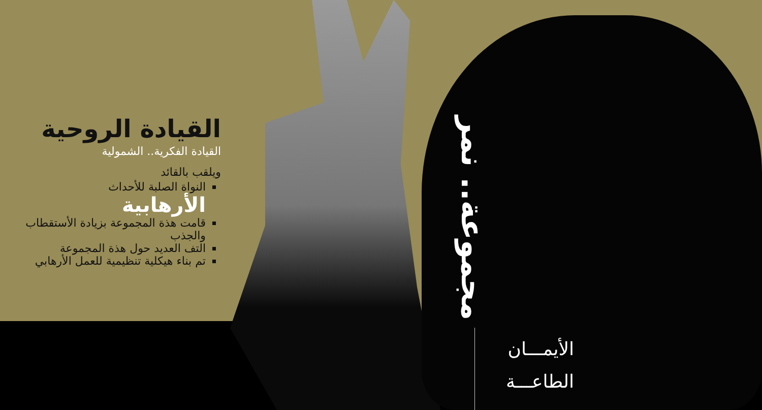القيادة الروحية
القيادة الفكرية.. الشمولية
ويلقب بالقائد
النواة الصلبة للأحداث
الأرهابية
قامت هذة المجموعة بزيادة الأستقطاب والجذب
التف العديد حول هذة المجموعة
تم بناء هيكلية تنظيمية للعمل الأرهابي
مجموعة.. نمر
الأيمـــان
الطاعـــة